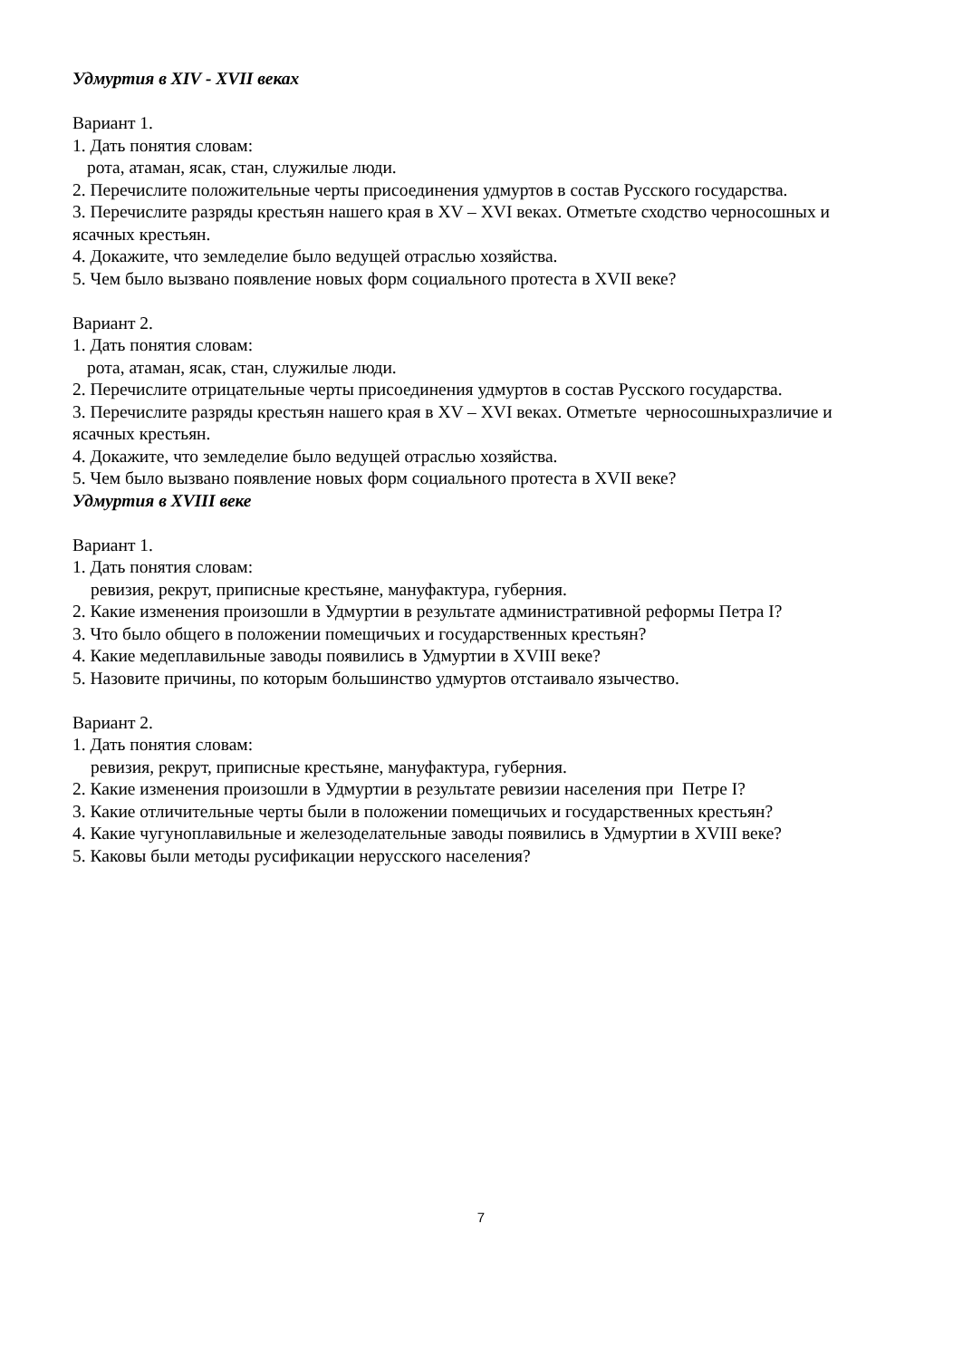Удмуртия в XIV - XVII веках
Вариант 1.
1. Дать понятия словам:
рота, атаман, ясак, стан, служилые люди.
2. Перечислите положительные черты присоединения удмуртов в состав Русского государства.
3. Перечислите разряды крестьян нашего края в XV – XVI веках. Отметьте сходство черносошных и ясачных крестьян.
4. Докажите, что земледелие было ведущей отраслью хозяйства.
5. Чем было вызвано появление новых форм социального протеста в XVII веке?
Вариант 2.
1. Дать понятия словам:
рота, атаман, ясак, стан, служилые люди.
2. Перечислите отрицательные черты присоединения удмуртов в состав Русского государства.
3. Перечислите разряды крестьян нашего края в XV – XVI веках. Отметьте черносошныхразличие и ясачных крестьян.
4. Докажите, что земледелие было ведущей отраслью хозяйства.
5. Чем было вызвано появление новых форм социального протеста в XVII веке?
Удмуртия в XVIII веке
Вариант 1.
1. Дать понятия словам:
ревизия, рекрут, приписные крестьяне, мануфактура, губерния.
2. Какие изменения произошли в Удмуртии в результате административной реформы Петра I?
3. Что было общего в положении помещичьих и государственных крестьян?
4. Какие медеплавильные заводы появились в Удмуртии в XVIII веке?
5. Назовите причины, по которым большинство удмуртов отстаивало язычество.
Вариант 2.
1. Дать понятия словам:
ревизия, рекрут, приписные крестьяне, мануфактура, губерния.
2. Какие изменения произошли в Удмуртии в результате ревизии населения при Петре I?
3. Какие отличительные черты были в положении помещичьих и государственных крестьян?
4. Какие чугуноплавильные и железоделательные заводы появились в Удмуртии в XVIII веке?
5. Каковы были методы русификации нерусского населения?
7